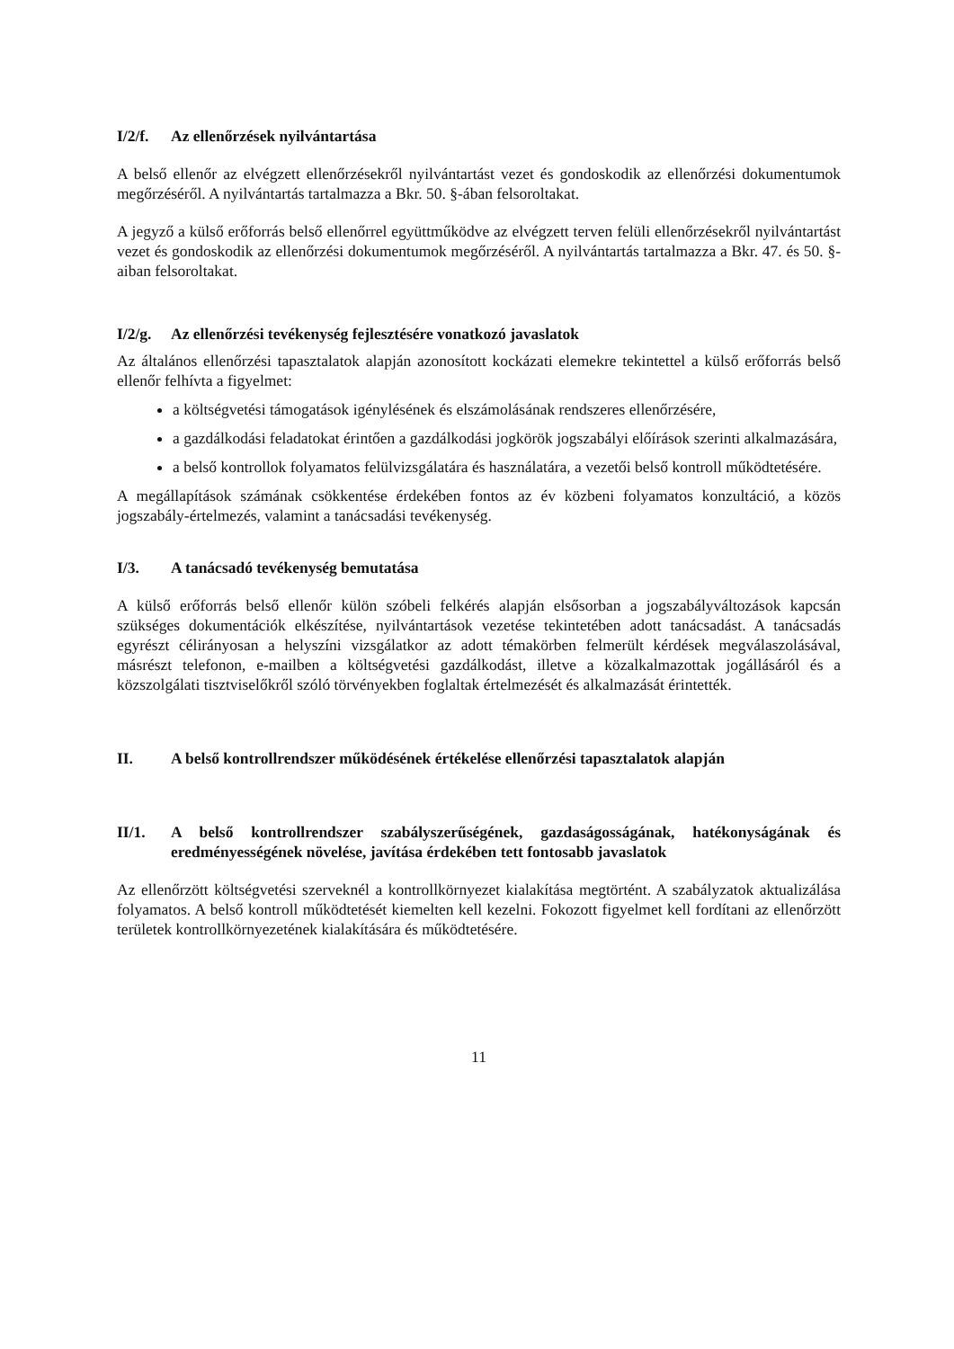I/2/f. Az ellenőrzések nyilvántartása
A belső ellenőr az elvégzett ellenőrzésekről nyilvántartást vezet és gondoskodik az ellenőrzési dokumentumok megőrzéséről. A nyilvántartás tartalmazza a Bkr. 50. §-ában felsoroltakat.
A jegyző a külső erőforrás belső ellenőrrel együttműködve az elvégzett terven felüli ellenőrzésekről nyilvántartást vezet és gondoskodik az ellenőrzési dokumentumok megőrzéséről. A nyilvántartás tartalmazza a Bkr. 47. és 50. §-aiban felsoroltakat.
I/2/g. Az ellenőrzési tevékenység fejlesztésére vonatkozó javaslatok
Az általános ellenőrzési tapasztalatok alapján azonosított kockázati elemekre tekintettel a külső erőforrás belső ellenőr felhívta a figyelmet:
a költségvetési támogatások igénylésének és elszámolásának rendszeres ellenőrzésére,
a gazdálkodási feladatokat érintően a gazdálkodási jogkörök jogszabályi előírások szerinti alkalmazására,
a belső kontrollok folyamatos felülvizsgálatára és használatára, a vezetői belső kontroll működtetésére.
A megállapítások számának csökkentése érdekében fontos az év közbeni folyamatos konzultáció, a közös jogszabály-értelmezés, valamint a tanácsadási tevékenység.
I/3. A tanácsadó tevékenység bemutatása
A külső erőforrás belső ellenőr külön szóbeli felkérés alapján elsősorban a jogszabályváltozások kapcsán szükséges dokumentációk elkészítése, nyilvántartások vezetése tekintetében adott tanácsadást. A tanácsadás egyrészt célirányosan a helyszíni vizsgálatkor az adott témakörben felmerült kérdések megválaszolásával, másrészt telefonon, e-mailben a költségvetési gazdálkodást, illetve a közalkalmazottak jogállásáról és a közszolgálati tisztviselőkről szóló törvényekben foglaltak értelmezését és alkalmazását érintették.
II. A belső kontrollrendszer működésének értékelése ellenőrzési tapasztalatok alapján
II/1. A belső kontrollrendszer szabályszerűségének, gazdaságosságának, hatékonyságának és eredményességének növelése, javítása érdekében tett fontosabb javaslatok
Az ellenőrzött költségvetési szerveknél a kontrollkörnyezet kialakítása megtörtént. A szabályzatok aktualizálása folyamatos. A belső kontroll működtetését kiemelten kell kezelni. Fokozott figyelmet kell fordítani az ellenőrzött területek kontrollkörnyezetének kialakítására és működtetésére.
11